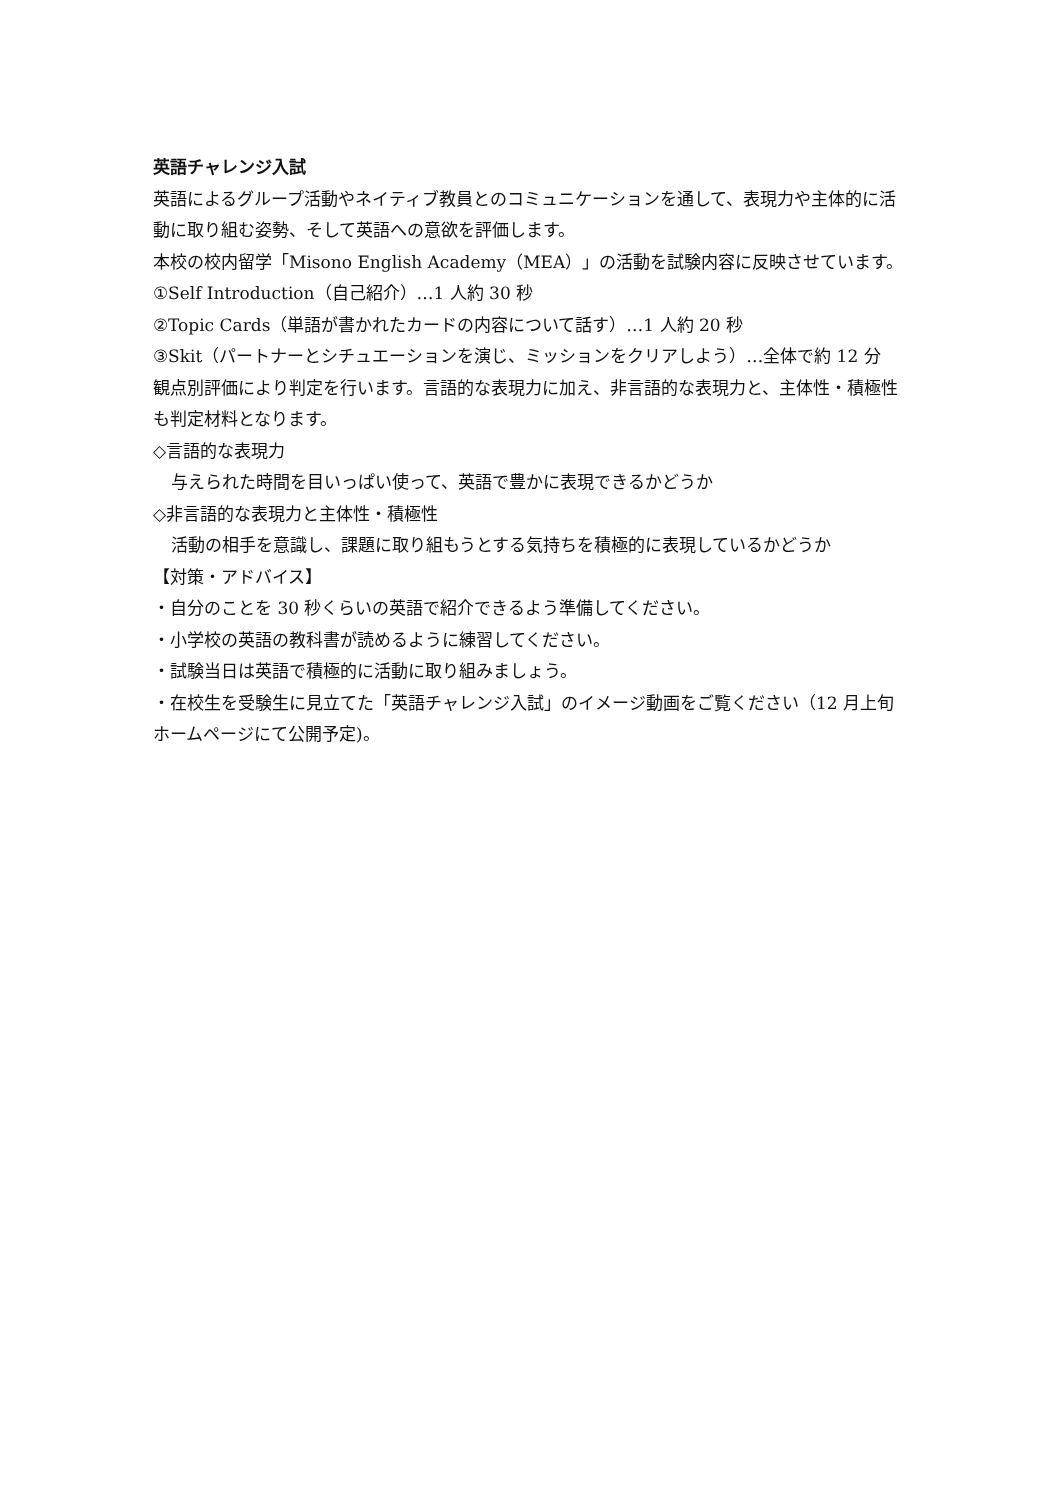英語チャレンジ入試
英語によるグループ活動やネイティブ教員とのコミュニケーションを通して、表現力や主体的に活動に取り組む姿勢、そして英語への意欲を評価します。
本校の校内留学「Misono English Academy（MEA）」の活動を試験内容に反映させています。
①Self Introduction（自己紹介）…1 人約 30 秒
②Topic Cards（単語が書かれたカードの内容について話す）…1 人約 20 秒
③Skit（パートナーとシチュエーションを演じ、ミッションをクリアしよう）…全体で約 12 分
観点別評価により判定を行います。言語的な表現力に加え、非言語的な表現力と、主体性・積極性も判定材料となります。
◇言語的な表現力
与えられた時間を目いっぱい使って、英語で豊かに表現できるかどうか
◇非言語的な表現力と主体性・積極性
活動の相手を意識し、課題に取り組もうとする気持ちを積極的に表現しているかどうか
【対策・アドバイス】
・自分のことを 30 秒くらいの英語で紹介できるよう準備してください。
・小学校の英語の教科書が読めるように練習してください。
・試験当日は英語で積極的に活動に取り組みましょう。
・在校生を受験生に見立てた「英語チャレンジ入試」のイメージ動画をご覧ください（12 月上旬ホームページにて公開予定)。